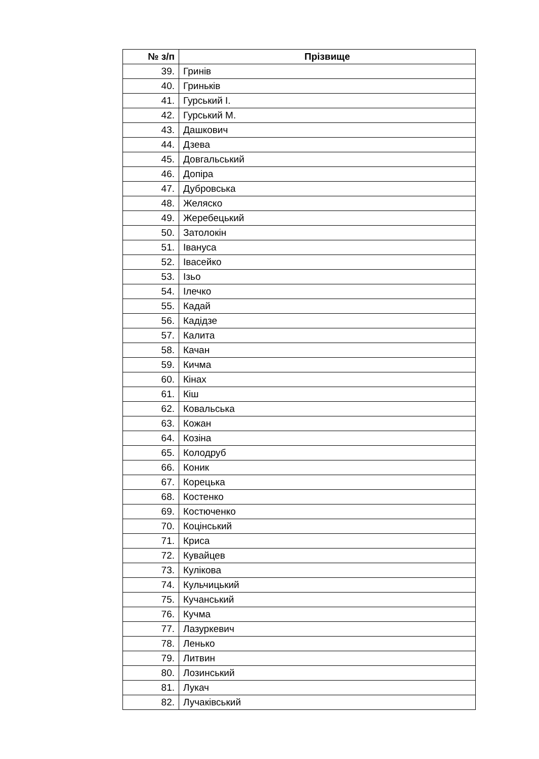| № з/п | Прізвище |
| --- | --- |
| 39. | Гринів |
| 40. | Гриньків |
| 41. | Гурський І. |
| 42. | Гурський М. |
| 43. | Дашкович |
| 44. | Дзева |
| 45. | Довгальський |
| 46. | Допіра |
| 47. | Дубровська |
| 48. | Желяско |
| 49. | Жеребецький |
| 50. | Затолокін |
| 51. | Івануса |
| 52. | Івасейко |
| 53. | Ізьо |
| 54. | Ілечко |
| 55. | Кадай |
| 56. | Кадідзе |
| 57. | Калита |
| 58. | Качан |
| 59. | Кичма |
| 60. | Кінах |
| 61. | Кіш |
| 62. | Ковальська |
| 63. | Кожан |
| 64. | Козіна |
| 65. | Колодруб |
| 66. | Коник |
| 67. | Корецька |
| 68. | Костенко |
| 69. | Костюченко |
| 70. | Коцінський |
| 71. | Криса |
| 72. | Кувайцев |
| 73. | Кулікова |
| 74. | Кульчицький |
| 75. | Кучанський |
| 76. | Кучма |
| 77. | Лазуркевич |
| 78. | Ленько |
| 79. | Литвин |
| 80. | Лозинський |
| 81. | Лукач |
| 82. | Лучаківський |